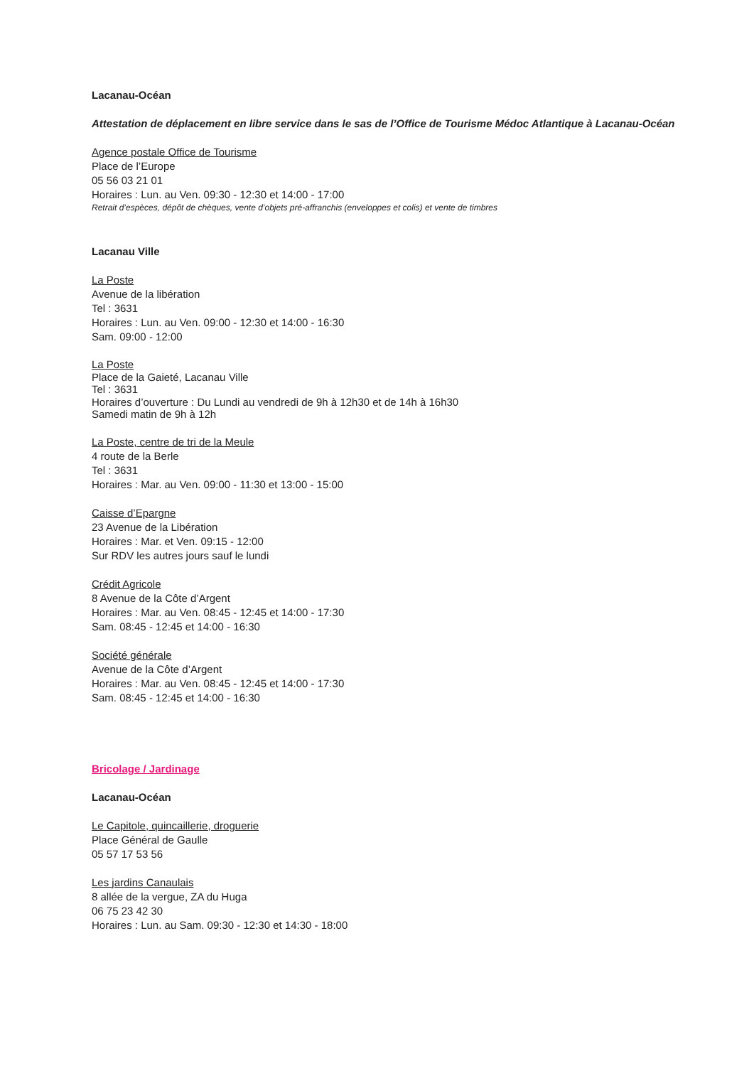Lacanau-Océan
Attestation de déplacement en libre service dans le sas de l’Office de Tourisme Médoc Atlantique à Lacanau-Océan
Agence postale Office de Tourisme
Place de l’Europe
05 56 03 21 01
Horaires : Lun. au Ven. 09:30 - 12:30 et 14:00 - 17:00
Retrait d’espèces, dépôt de chèques, vente d’objets pré-affranchis (enveloppes et colis) et vente de timbres
Lacanau Ville
La Poste
Avenue de la libération
Tel : 3631
Horaires : Lun. au Ven. 09:00 - 12:30 et 14:00 - 16:30
Sam. 09:00 - 12:00
La Poste
Place de la Gaieté, Lacanau Ville
Tel : 3631
Horaires d’ouverture : Du Lundi au vendredi de 9h à 12h30 et de 14h à 16h30
Samedi matin de 9h à 12h
La Poste, centre de tri de la Meule
4 route de la Berle
Tel : 3631
Horaires : Mar. au Ven. 09:00 - 11:30 et 13:00 - 15:00
Caisse d’Epargne
23 Avenue de la Libération
Horaires : Mar. et Ven. 09:15 - 12:00
Sur RDV les autres jours sauf le lundi
Crédit Agricole
8 Avenue de la Côte d’Argent
Horaires : Mar. au Ven. 08:45 - 12:45 et 14:00 - 17:30
Sam. 08:45 - 12:45 et 14:00 - 16:30
Société générale
Avenue de la Côte d’Argent
Horaires : Mar. au Ven. 08:45 - 12:45 et 14:00 - 17:30
Sam. 08:45 - 12:45 et 14:00 - 16:30
Bricolage / Jardinage
Lacanau-Océan
Le Capitole, quincaillerie, droguerie
Place Général de Gaulle
05 57 17 53 56
Les jardins Canaulais
8 allée de la vergue, ZA du Huga
06 75 23 42 30
Horaires : Lun. au Sam. 09:30 - 12:30 et 14:30 - 18:00